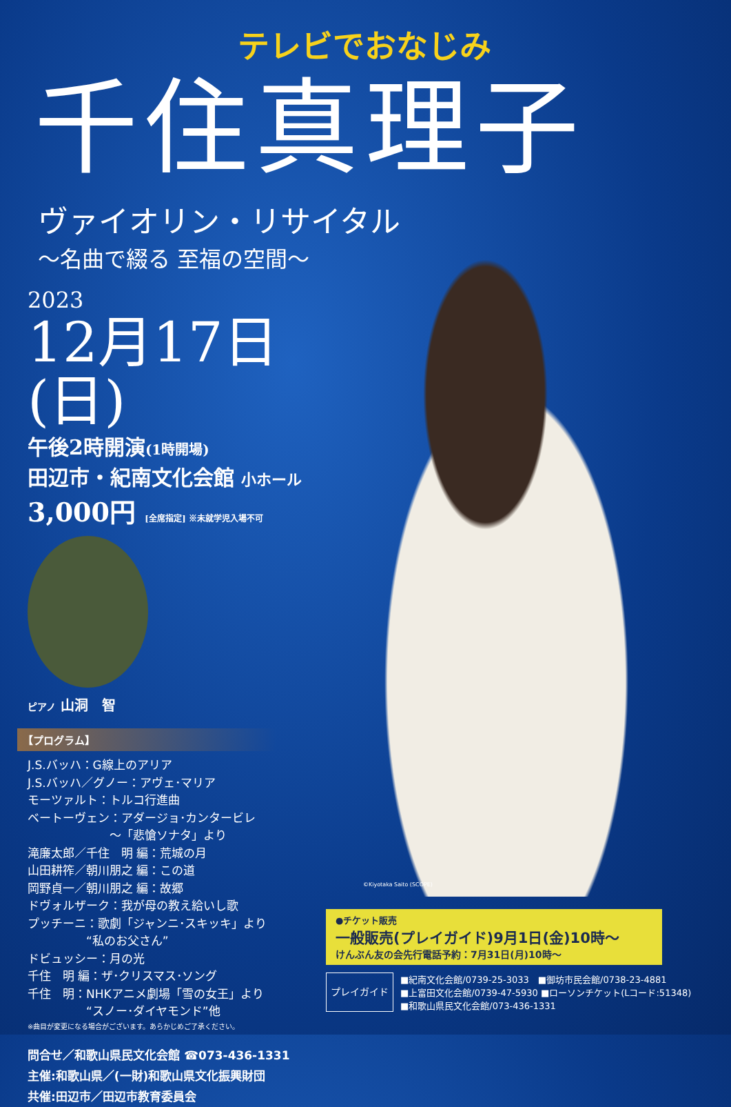テレビでおなじみ
千住真理子
ヴァイオリン・リサイタル
～名曲で綴る 至福の空間～
2023
12月17日(日)
午後2時開演(1時開場)
田辺市・紀南文化会館 小ホール
3,000円 [全席指定] ※未就学児入場不可
ピアノ 山洞　智
【プログラム】
J.S.バッハ：G線上のアリア
J.S.バッハ／グノー：アヴェ･マリア
モーツァルト：トルコ行進曲
ベートーヴェン：アダージョ･カンタービレ
　　　　　　　～「悲愴ソナタ」より
滝廉太郎／千住　明 編：荒城の月
山田耕筰／朝川朋之 編：この道
岡野貞一／朝川朋之 編：故郷
ドヴォルザーク：我が母の教え給いし歌
プッチーニ：歌劇「ジャンニ･スキッキ」より
　　　　　“私のお父さん”
ドビュッシー：月の光
千住　明 編：ザ･クリスマス･ソング
千住　明：NHKアニメ劇場「雪の女王」より
　　　　　“スノー･ダイヤモンド”他
※曲目が変更になる場合がございます。あらかじめご了承ください。
問合せ／和歌山県民文化会館 ☎073-436-1331
主催:和歌山県／(一財)和歌山県文化振興財団
共催:田辺市／田辺市教育委員会
©Kiyotaka Saito (SCOPE)
●チケット販売
一般販売(プレイガイド)9月1日(金)10時～
けんぶん友の会先行電話予約：7月31日(月)10時～
プレイガイド
■紀南文化会館/0739-25-3033　■御坊市民会館/0738-23-4881
■上富田文化会館/0739-47-5930 ■ローソンチケット(Lコード:51348)
■和歌山県民文化会館/073-436-1331